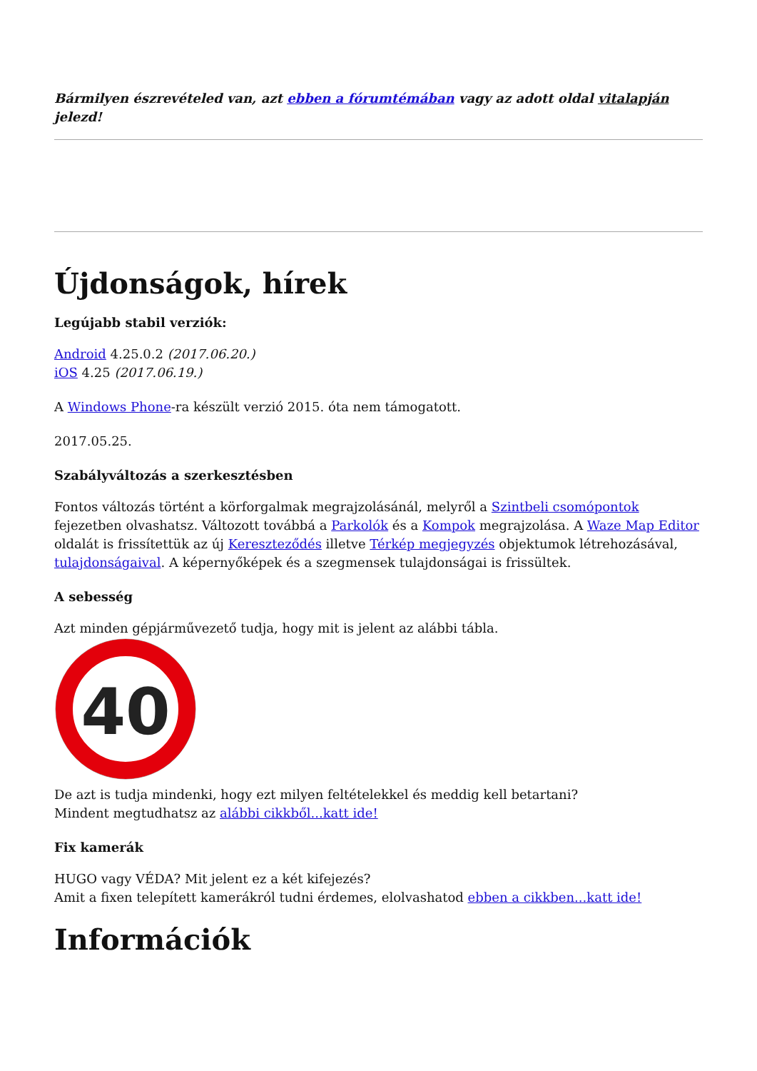Bármilyen észrevételed van, azt ebben a fórumtémában vagy az adott oldal vitalapján jelezd!
Újdonságok, hírek
Legújabb stabil verziók:
Android 4.25.0.2 (2017.06.20.)
iOS 4.25 (2017.06.19.)
A Windows Phone-ra készült verzió 2015. óta nem támogatott.
2017.05.25.
Szabályváltozás a szerkesztésben
Fontos változás történt a körforgalmak megrajzolásánál, melyről a Szintbeli csomópontok fejezetben olvashatsz. Változott továbbá a Parkolók és a Kompok megrajzolása. A Waze Map Editor oldalát is frissítettük az új Kereszteződés illetve Térkép megjegyzés objektumok létrehozásával, tulajdonságaival. A képernyőképek és a szegmensek tulajdonságai is frissültek.
A sebesség
Azt minden gépjárművezető tudja, hogy mit is jelent az alábbi tábla.
40
De azt is tudja mindenki, hogy ezt milyen feltételekkel és meddig kell betartani?
Mindent megtudhatsz az alábbi cikkből...katt ide!
Fix kamerák
HUGO vagy VÉDA? Mit jelent ez a két kifejezés?
Amit a fixen telepített kamerákról tudni érdemes, elolvashatod ebben a cikkben...katt ide!
Információk